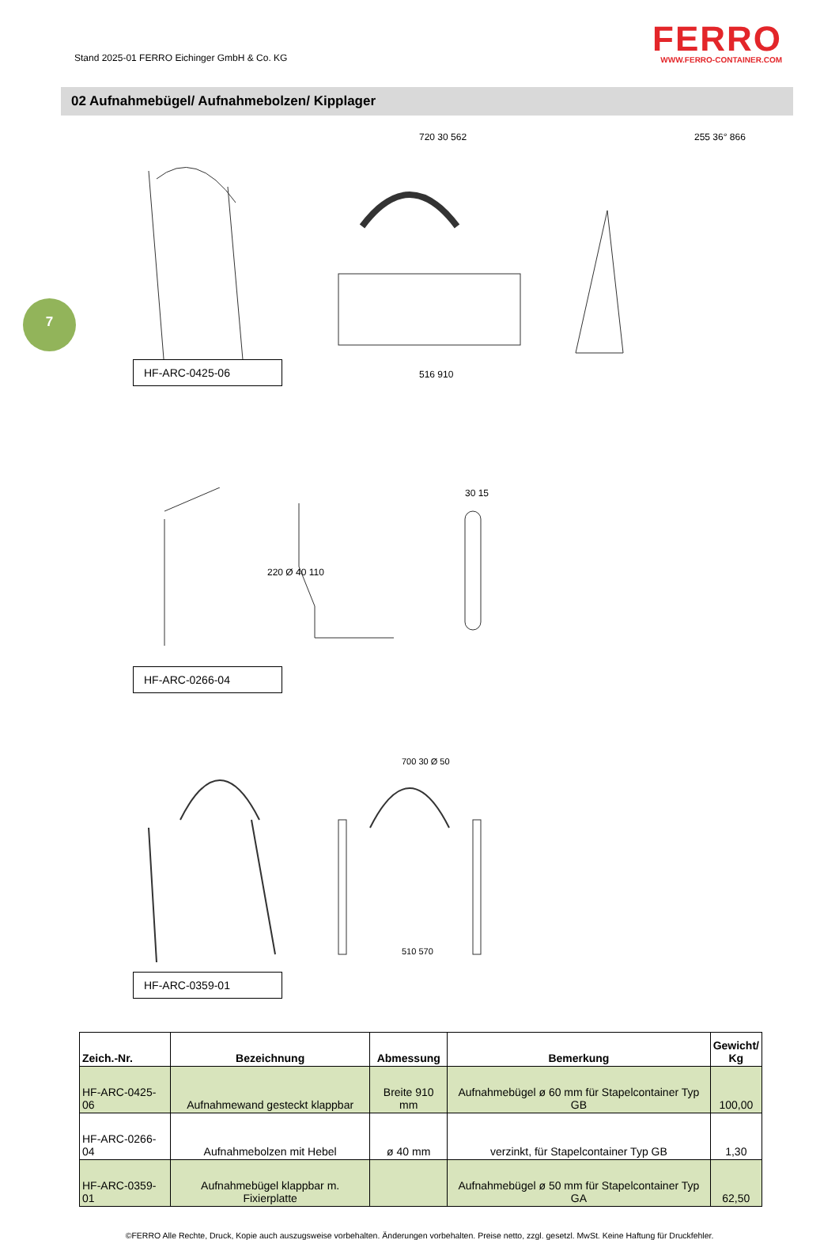Stand 2025-01 FERRO Eichinger GmbH & Co. KG
FERRO
WWW.FERRO-CONTAINER.COM
02 Aufnahmebügel/ Aufnahmebolzen/ Kipplager
7
720 30 562 255 36° 866
516 910
HF-ARC-0425-06
220 Ø 40 110
30 15
HF-ARC-0266-04
700 30 Ø 50
510 570
HF-ARC-0359-01
| Zeich.-Nr. | Bezeichnung | Abmessung | Bemerkung | Gewicht/ Kg |
| --- | --- | --- | --- | --- |
| HF-ARC-0425-06 | Aufnahmewand gesteckt klappbar | Breite 910 mm | Aufnahmebügel ø 60 mm für Stapelcontainer Typ GB | 100,00 |
| HF-ARC-0266-04 | Aufnahmebolzen mit Hebel | ø 40 mm | verzinkt, für Stapelcontainer Typ GB | 1,30 |
| HF-ARC-0359-01 | Aufnahmebügel klappbar m. Fixierplatte | | Aufnahmebügel ø 50 mm für Stapelcontainer Typ GA | 62,50 |
©FERRO Alle Rechte, Druck, Kopie auch auszugsweise vorbehalten. Änderungen vorbehalten. Preise netto, zzgl. gesetzl. MwSt. Keine Haftung für Druckfehler.